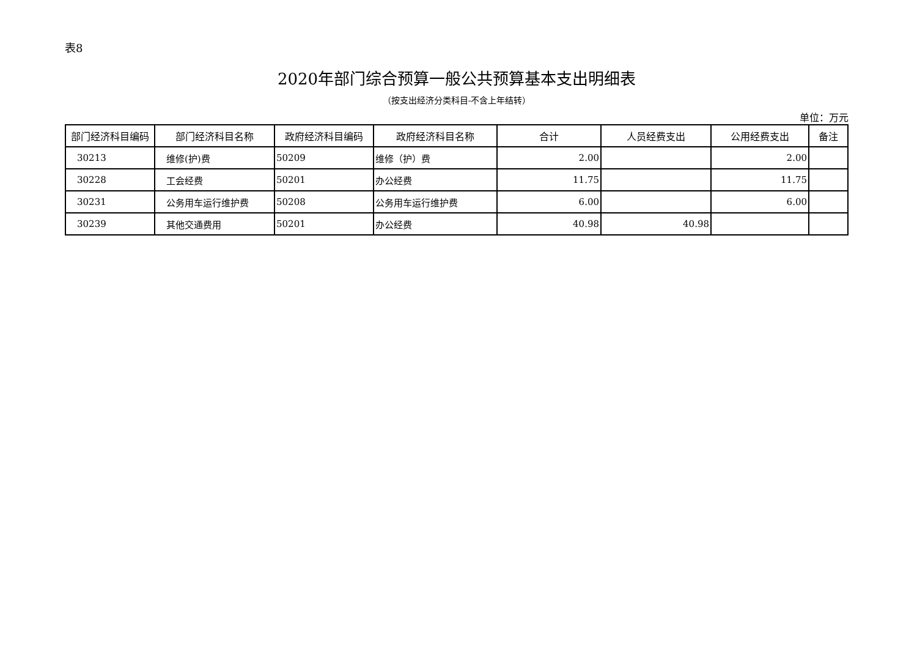表8
2020年部门综合预算一般公共预算基本支出明细表
（按支出经济分类科目-不含上年结转）
单位：万元
| 部门经济科目编码 | 部门经济科目名称 | 政府经济科目编码 | 政府经济科目名称 | 合计 | 人员经费支出 | 公用经费支出 | 备注 |
| --- | --- | --- | --- | --- | --- | --- | --- |
| 30213 | 维修(护)费 | 50209 | 维修（护）费 | 2.00 | | 2.00 | |
| 30228 | 工会经费 | 50201 | 办公经费 | 11.75 | | 11.75 | |
| 30231 | 公务用车运行维护费 | 50208 | 公务用车运行维护费 | 6.00 | | 6.00 | |
| 30239 | 其他交通费用 | 50201 | 办公经费 | 40.98 | 40.98 | | |